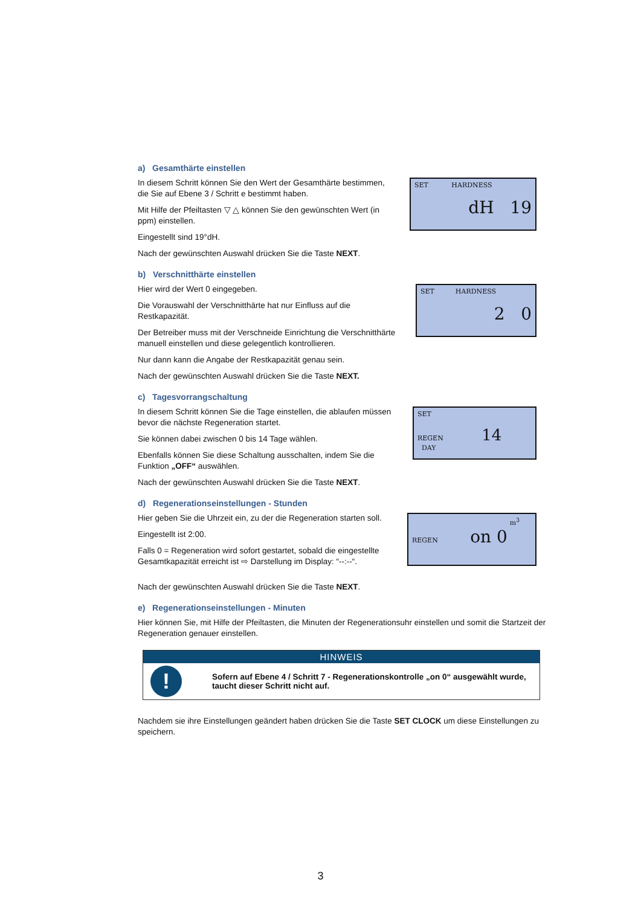a) Gesamthärte einstellen
In diesem Schritt können Sie den Wert der Gesamthärte bestimmen, die Sie auf Ebene 3 / Schritt e bestimmt haben.
Mit Hilfe der Pfeiltasten ▽ △ können Sie den gewünschten Wert (in ppm) einstellen.
Eingestellt sind 19°dH.
Nach der gewünschten Auswahl drücken Sie die Taste NEXT.
SET HARDNESS
dH 19
b) Verschnitthärte einstellen
Hier wird der Wert 0 eingegeben.
Die Vorauswahl der Verschnitthärte hat nur Einfluss auf die Restkapazität.
Der Betreiber muss mit der Verschneide Einrichtung die Verschnitthärte manuell einstellen und diese gelegentlich kontrollieren.
Nur dann kann die Angabe der Restkapazität genau sein.
Nach der gewünschten Auswahl drücken Sie die Taste NEXT.
SET HARDNESS
2 0
c) Tagesvorrangschaltung
In diesem Schritt können Sie die Tage einstellen, die ablaufen müssen bevor die nächste Regeneration startet.
Sie können dabei zwischen 0 bis 14 Tage wählen.
Ebenfalls können Sie diese Schaltung ausschalten, indem Sie die Funktion „OFF“ auswählen.
Nach der gewünschten Auswahl drücken Sie die Taste NEXT.
SET
REGEN 14
DAY
d) Regenerationseinstellungen - Stunden
Hier geben Sie die Uhrzeit ein, zu der die Regeneration starten soll.
Eingestellt ist 2:00.
Falls 0 = Regeneration wird sofort gestartet, sobald die eingestellte Gesamtkapazität erreicht ist ⇨ Darstellung im Display: “--:--“.
Nach der gewünschten Auswahl drücken Sie die Taste NEXT.
m<sup>3</sup>
REGEN on 0
e) Regenerationseinstellungen - Minuten
Hier können Sie, mit Hilfe der Pfeiltasten, die Minuten der Regenerationsuhr einstellen und somit die Startzeit der Regeneration genauer einstellen.
HINWEIS
!
Sofern auf Ebene 4 / Schritt 7 - Regenerationskontrolle „on 0“ ausgewählt wurde, taucht dieser Schritt nicht auf.
Nachdem sie ihre Einstellungen geändert haben drücken Sie die Taste SET CLOCK um diese Einstellungen zu speichern.
3